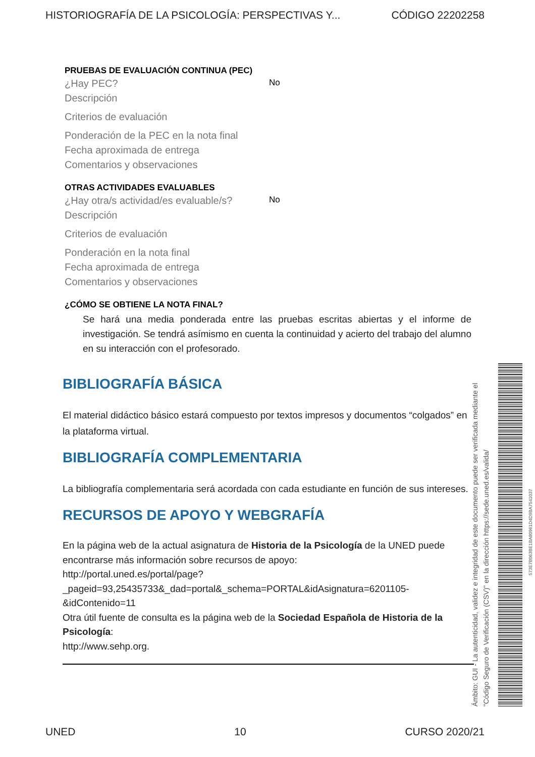HISTORIOGRAFÍA DE LA PSICOLOGÍA: PERSPECTIVAS Y... CÓDIGO 22202258
PRUEBAS DE EVALUACIÓN CONTINUA (PEC)
¿Hay PEC? No
Descripción
Criterios de evaluación
Ponderación de la PEC en la nota final
Fecha aproximada de entrega
Comentarios y observaciones
OTRAS ACTIVIDADES EVALUABLES
¿Hay otra/s actividad/es evaluable/s? No
Descripción
Criterios de evaluación
Ponderación en la nota final
Fecha aproximada de entrega
Comentarios y observaciones
¿CÓMO SE OBTIENE LA NOTA FINAL?
Se hará una media ponderada entre las pruebas escritas abiertas y el informe de investigación. Se tendrá asímismo en cuenta la continuidad y acierto del trabajo del alumno en su interacción con el profesorado.
BIBLIOGRAFÍA BÁSICA
El material didáctico básico estará compuesto por textos impresos y documentos “colgados” en la plataforma virtual.
BIBLIOGRAFÍA COMPLEMENTARIA
La bibliografía complementaria será acordada con cada estudiante en función de sus intereses.
RECURSOS DE APOYO Y WEBGRAFÍA
En la página web de la actual asignatura de Historia de la Psicología de la UNED puede encontrarse más información sobre recursos de apoyo:
http://portal.uned.es/portal/page?_pageid=93,25435733&_dad=portal&_schema=PORTAL&idAsignatura=6201105-&idContenido=11
Otra útil fuente de consulta es la página web de la Sociedad Española de Historia de la Psicología:
http://www.sehp.org.
Ámbito: GUI - La autenticidad, validez e integridad de este documento puede ser verificada mediante el
"Código Seguro de Verificación (CSV)" en la dirección https://sede.uned.es/valida/
573E7B063BE1BA80961D4D9BA7541037
UNED 10 CURSO 2020/21